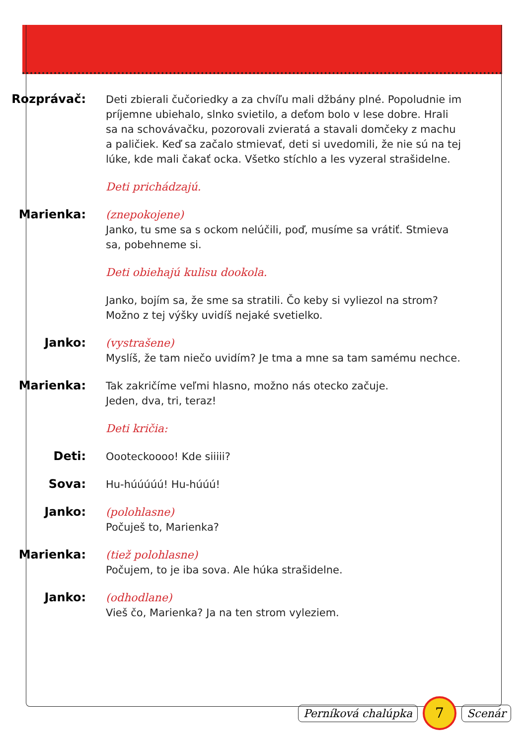Rozprávač:
Deti zbierali čučoriedky a za chvíľu mali džbány plné. Popoludnie im príjemne ubiehalo, slnko svietilo, a deťom bolo v lese dobre. Hrali sa na schovávačku, pozorovali zvieratá a stavali domčeky z machu a paličiek. Keď sa začalo stmievať, deti si uvedomili, že nie sú na tej lúke, kde mali čakať ocka. Všetko stíchlo a les vyzeral strašidelne.
Deti prichádzajú.
Marienka:
(znepokojene)
Janko, tu sme sa s ockom nelúčili, poď, musíme sa vrátiť. Stmieva sa, pobehneme si.
Deti obiehajú kulisu dookola.
Janko, bojím sa, že sme sa stratili. Čo keby si vyliezol na strom? Možno z tej výšky uvidíš nejaké svetielko.
Janko:
(vystrašene)
Myslíš, že tam niečo uvidím? Je tma a mne sa tam samému nechce.
Marienka:
Tak zakričíme veľmi hlasno, možno nás otecko začuje.
Jeden, dva, tri, teraz!
Deti kričia:
Deti:
Oooteckoooo! Kde siiiii?
Sova:
Hu-húúúúú! Hu-húúú!
Janko:
(polohlasne)
Počuješ to, Marienka?
Marienka:
(tiež polohlasne)
Počujem, to je iba sova. Ale húka strašidelne.
Janko:
(odhodlane)
Vieš čo, Marienka? Ja na ten strom vyleziem.
Perníková chalúpka 7 Scenár